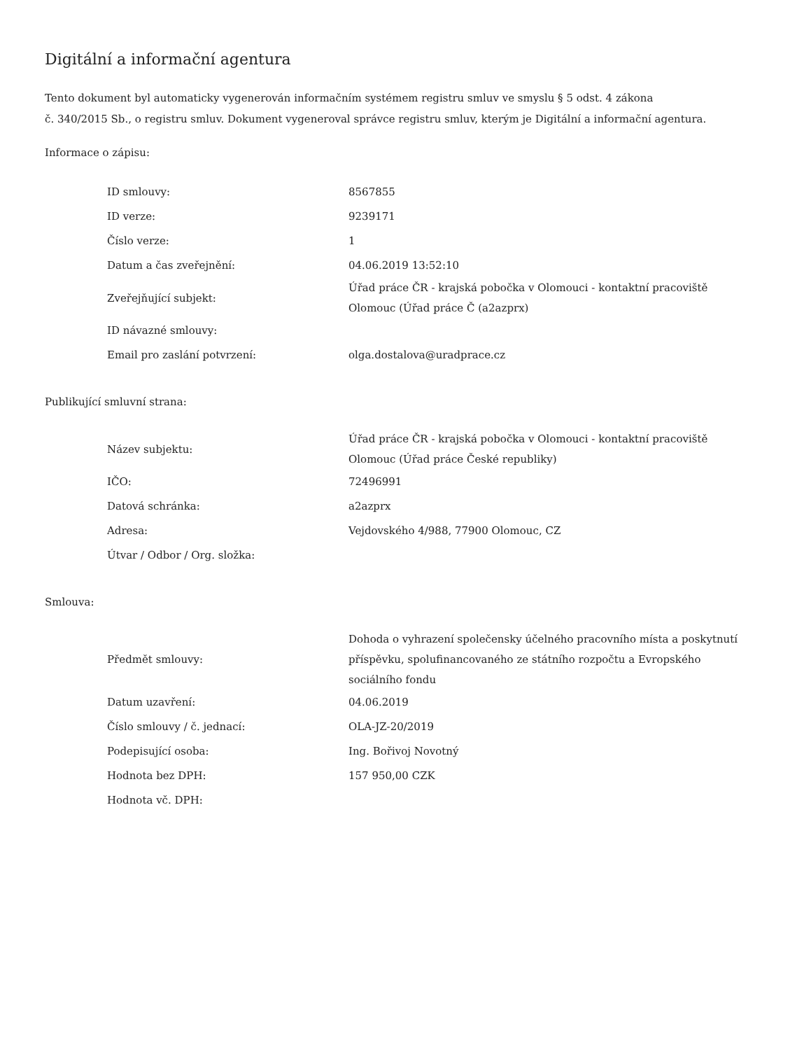Digitální a informační agentura
Tento dokument byl automaticky vygenerován informačním systémem registru smluv ve smyslu § 5 odst. 4 zákona
č. 340/2015 Sb., o registru smluv. Dokument vygeneroval správce registru smluv, kterým je Digitální a informační agentura.
Informace o zápisu:
| ID smlouvy: | 8567855 |
| ID verze: | 9239171 |
| Číslo verze: | 1 |
| Datum a čas zveřejnění: | 04.06.2019 13:52:10 |
| Zveřejňující subjekt: | Úřad práce ČR - krajská pobočka v Olomouci - kontaktní pracoviště Olomouc (Úřad práce Č (a2azprx) |
| ID návazné smlouvy: | |
| Email pro zaslání potvrzení: | olga.dostalova@uradprace.cz |
Publikující smluvní strana:
| Název subjektu: | Úřad práce ČR - krajská pobočka v Olomouci - kontaktní pracoviště Olomouc (Úřad práce České republiky) |
| IČO: | 72496991 |
| Datová schránka: | a2azprx |
| Adresa: | Vejdovského 4/988, 77900 Olomouc, CZ |
| Útvar / Odbor / Org. složka: | |
Smlouva:
| Předmět smlouvy: | Dohoda o vyhrazení společensky účelného pracovního místa a poskytnutí příspěvku, spolufinancovaného ze státního rozpočtu a Evropského sociálního fondu |
| Datum uzavření: | 04.06.2019 |
| Číslo smlouvy / č. jednací: | OLA-JZ-20/2019 |
| Podepisující osoba: | Ing. Bořivoj Novotný |
| Hodnota bez DPH: | 157 950,00 CZK |
| Hodnota vč. DPH: | |